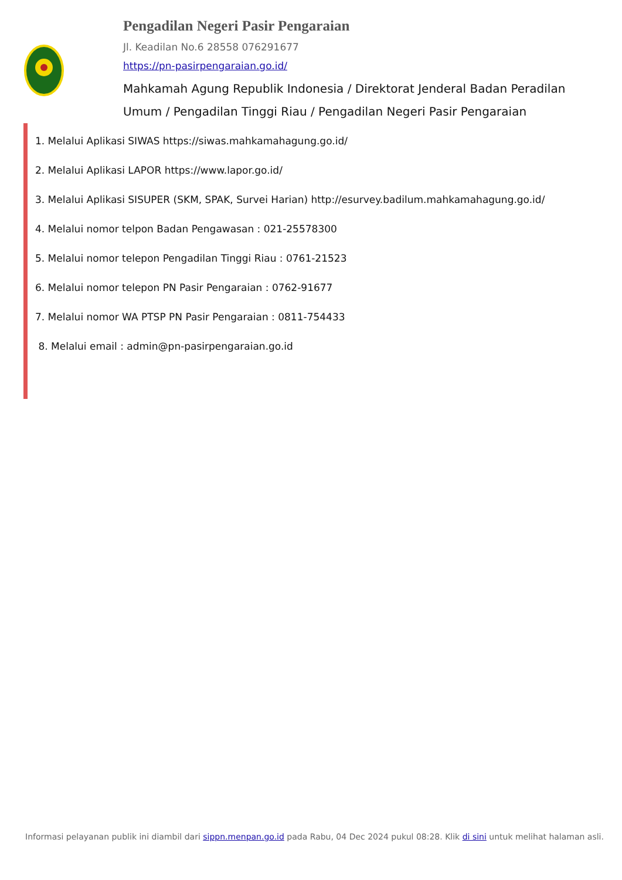Pengadilan Negeri Pasir Pengaraian
Jl. Keadilan No.6 28558 076291677
https://pn-pasirpengaraian.go.id/
Mahkamah Agung Republik Indonesia / Direktorat Jenderal Badan Peradilan Umum / Pengadilan Tinggi Riau / Pengadilan Negeri Pasir Pengaraian
1. Melalui Aplikasi SIWAS https://siwas.mahkamahagung.go.id/
2. Melalui Aplikasi LAPOR https://www.lapor.go.id/
3. Melalui Aplikasi SISUPER (SKM, SPAK, Survei Harian) http://esurvey.badilum.mahkamahagung.go.id/
4. Melalui nomor telpon Badan Pengawasan : 021-25578300
5. Melalui nomor telepon Pengadilan Tinggi Riau : 0761-21523
6. Melalui nomor telepon PN Pasir Pengaraian : 0762-91677
7. Melalui nomor WA PTSP PN Pasir Pengaraian : 0811-754433
8. Melalui email : admin@pn-pasirpengaraian.go.id
Informasi pelayanan publik ini diambil dari sippn.menpan.go.id pada Rabu, 04 Dec 2024 pukul 08:28. Klik di sini untuk melihat halaman asli.